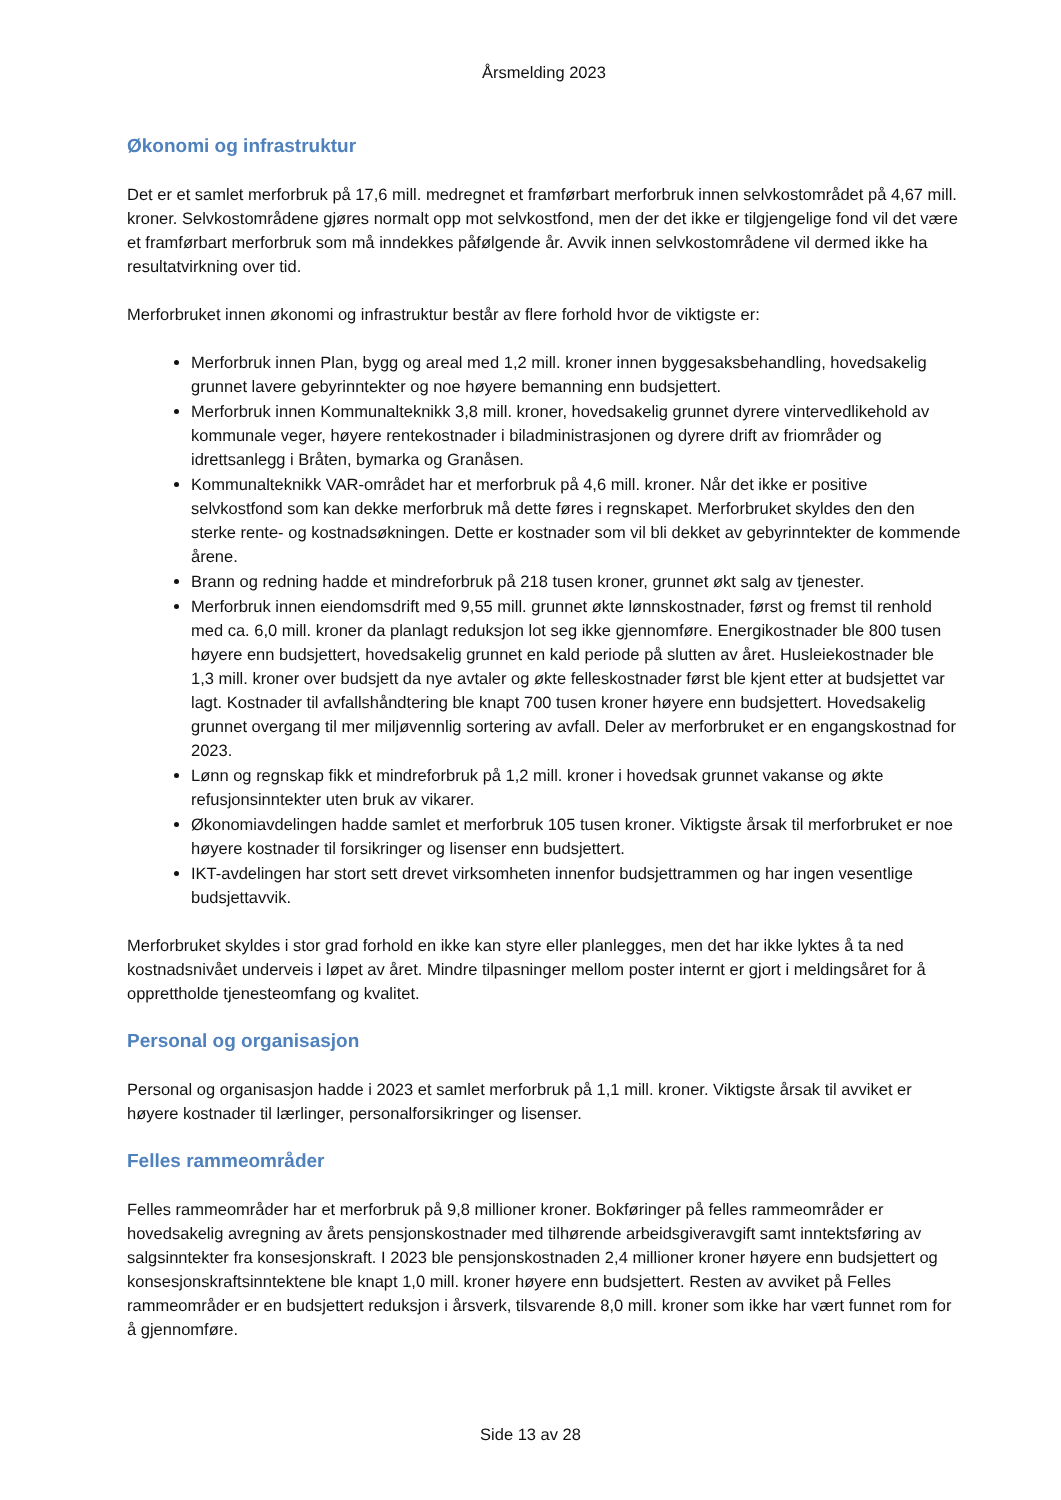Årsmelding 2023
Økonomi og infrastruktur
Det er et samlet merforbruk på 17,6 mill. medregnet et framførbart merforbruk innen selvkostområdet på 4,67 mill. kroner. Selvkostområdene gjøres normalt opp mot selvkostfond, men der det ikke er tilgjengelige fond vil det være et framførbart merforbruk som må inndekkes påfølgende år. Avvik innen selvkostområdene vil dermed ikke ha resultatvirkning over tid.
Merforbruket innen økonomi og infrastruktur består av flere forhold hvor de viktigste er:
Merforbruk innen Plan, bygg og areal med 1,2 mill. kroner innen byggesaksbehandling, hovedsakelig grunnet lavere gebyrinntekter og noe høyere bemanning enn budsjettert.
Merforbruk innen Kommunalteknikk 3,8 mill. kroner, hovedsakelig grunnet dyrere vintervedlikehold av kommunale veger, høyere rentekostnader i biladministrasjonen og dyrere drift av friområder og idrettsanlegg i Bråten, bymarka og Granåsen.
Kommunalteknikk VAR-området har et merforbruk på 4,6 mill. kroner. Når det ikke er positive selvkostfond som kan dekke merforbruk må dette føres i regnskapet. Merforbruket skyldes den den sterke rente- og kostnadsøkningen. Dette er kostnader som vil bli dekket av gebyrinntekter de kommende årene.
Brann og redning hadde et mindreforbruk på 218 tusen kroner, grunnet økt salg av tjenester.
Merforbruk innen eiendomsdrift med 9,55 mill. grunnet økte lønnskostnader, først og fremst til renhold med ca. 6,0 mill. kroner da planlagt reduksjon lot seg ikke gjennomføre. Energikostnader ble 800 tusen høyere enn budsjettert, hovedsakelig grunnet en kald periode på slutten av året. Husleiekostnader ble 1,3 mill. kroner over budsjett da nye avtaler og økte felleskostnader først ble kjent etter at budsjettet var lagt. Kostnader til avfallshåndtering ble knapt 700 tusen kroner høyere enn budsjettert. Hovedsakelig grunnet overgang til mer miljøvennlig sortering av avfall. Deler av merforbruket er en engangskostnad for 2023.
Lønn og regnskap fikk et mindreforbruk på 1,2 mill. kroner i hovedsak grunnet vakanse og økte refusjonsinntekter uten bruk av vikarer.
Økonomiavdelingen hadde samlet et merforbruk 105 tusen kroner. Viktigste årsak til merforbruket er noe høyere kostnader til forsikringer og lisenser enn budsjettert.
IKT-avdelingen har stort sett drevet virksomheten innenfor budsjettrammen og har ingen vesentlige budsjettavvik.
Merforbruket skyldes i stor grad forhold en ikke kan styre eller planlegges, men det har ikke lyktes å ta ned kostnadsnivået underveis i løpet av året. Mindre tilpasninger mellom poster internt er gjort i meldingsåret for å opprettholde tjenesteomfang og kvalitet.
Personal og organisasjon
Personal og organisasjon hadde i 2023 et samlet merforbruk på 1,1 mill. kroner. Viktigste årsak til avviket er høyere kostnader til lærlinger, personalforsikringer og lisenser.
Felles rammeområder
Felles rammeområder har et merforbruk på 9,8 millioner kroner. Bokføringer på felles rammeområder er hovedsakelig avregning av årets pensjonskostnader med tilhørende arbeidsgiveravgift samt inntektsføring av salgsinntekter fra konsesjonskraft. I 2023 ble pensjonskostnaden 2,4 millioner kroner høyere enn budsjettert og konsesjonskraftsinntektene ble knapt 1,0 mill. kroner høyere enn budsjettert. Resten av avviket på Felles rammeområder er en budsjettert reduksjon i årsverk, tilsvarende 8,0 mill. kroner som ikke har vært funnet rom for å gjennomføre.
Side 13 av 28